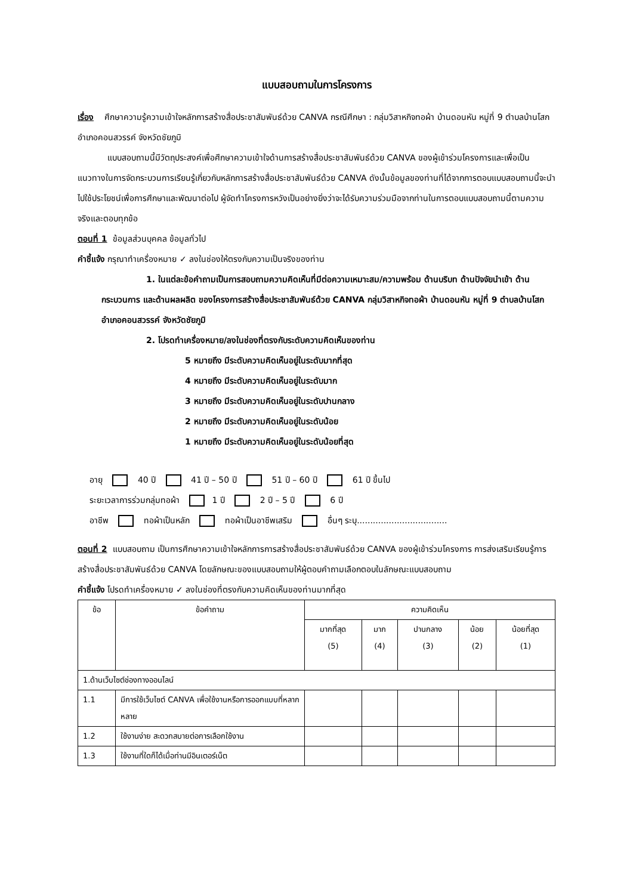แบบสอบถามในการโครงการ
เรื่อง ศึกษาความรู้ความเข้าใจหลักการสร้างสื่อประชาสัมพันธ์ด้วย CANVA กรณีศึกษา : กลุ่มวิสาหกิจทอผ้า บ้านดอนหัน หมู่ที่ 9 ตำบลบ้านโสก อำเภอคอนสวรรค์ จังหวัดชัยภูมิ
แบบสอบถามนี้มีวัตถุประสงค์เพื่อศึกษาความเข้าใจด้านการสร้างสื่อประชาสัมพันธ์ด้วย CANVA ของผู้เข้าร่วมโครงการและเพื่อเป็นแนวทางในการจัดกระบวนการเรียนรู้เกี่ยวกับหลักการสร้างสื่อประชาสัมพันธ์ด้วย CANVA ดังนั้นข้อมูลของท่านที่ได้จากการตอบแบบสอบถามนี้จะนำไปใช้ประโยชน์เพื่อการศึกษาและพัฒนาต่อไป ผู้จัดทำโครงการหวังเป็นอย่างยิ่งว่าจะได้รับความร่วมมือจากท่านในการตอบแบบสอบถามนี้ตามความจริงและตอบทุกข้อ
ตอนที่ 1 ข้อมูลส่วนบุคคล ข้อมูลทั่วไป
คำชี้แจ้ง กรุณาทำเครื่องหมาย ✓ ลงในช่องให้ตรงกับความเป็นจริงของท่าน
1. ในแต่ละข้อคำถามเป็นการสอบถามความคิดเห็นที่มีต่อความเหมาะสม/ความพร้อม ด้านบริบท ด้านปัจจัยนำเข้า ด้านกระบวนการ และด้านผลผลิต ของโครงการสร้างสื่อประชาสัมพันธ์ด้วย CANVA กลุ่มวิสาหกิจทอผ้า บ้านดอนหัน หมู่ที่ 9 ตำบลบ้านโสก อำเภอคอนสวรรค์ จังหวัดชัยภูมิ
2. โปรดทำเครื่องหมาย/ลงในช่องที่ตรงกับระดับความคิดเห็นของท่าน
5 หมายถึง มีระดับความคิดเห็นอยู่ในระดับมากที่สุด
4 หมายถึง มีระดับความคิดเห็นอยู่ในระดับมาก
3 หมายถึง มีระดับความคิดเห็นอยู่ในระดับปานกลาง
2 หมายถึง มีระดับความคิดเห็นอยู่ในระดับน้อย
1 หมายถึง มีระดับความคิดเห็นอยู่ในระดับน้อยที่สุด
อายุ 40 ปี 41 ปี – 50 ปี 51 ปี – 60 ปี 61 ปี ขึ้นไป
ระยะเวลาการร่วมกลุ่มทอผ้า 1 ปี 2 ปี – 5 ปี 6 ปี
อาชีพ ทอผ้าเป็นหลัก ทอผ้าเป็นอาชีพเสริม อื่นๆ ระบุ..................................
ตอนที่ 2 แบบสอบถาม เป็นการศึกษาความเข้าใจหลักการการสร้างสื่อประชาสัมพันธ์ด้วย CANVA ของผู้เข้าร่วมโครงการ การส่งเสริมเรียนรู้การสร้างสื่อประชาสัมพันธ์ด้วย CANVA โดยลักษณะของแบบสอบถามให้ผู้ตอบคำถามเลือกตอบในลักษณะแบบสอบถาม
คำชี้แจ้ง โปรดทำเครื่องหมาย ✓ ลงในช่องที่ตรงกับความคิดเห็นของท่านมากที่สุด
| ข้อ | ข้อคำถาม | ความคิดเห็น | | | | |
| --- | --- | --- | --- | --- | --- | --- |
| | | มากที่สุด (5) | มาก (4) | ปานกลาง (3) | น้อย (2) | น้อยที่สุด (1) |
| 1.ด้านเว็บไซต์ช่องทางออนไลน์ | | | | | | |
| 1.1 | มีการใช้เว็บไซต์ CANVA เพื่อใช้งานหรือการออกแบบที่หลากหลาย | | | | | |
| 1.2 | ใช้งานง่าย สะดวกสบายต่อการเลือกใช้งาน | | | | | |
| 1.3 | ใช้งานที่ใดก็ได้เมื่อท่านมีอินเตอร์เน็ต | | | | | |